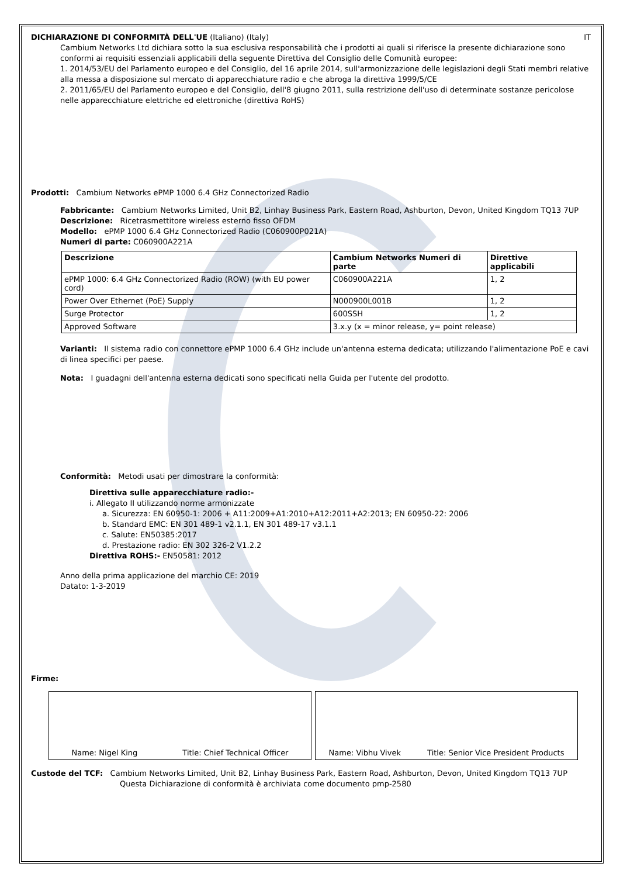DICHIARAZIONE DI CONFORMITÀ DELL'UE (Italiano) (Italy) IT
Cambium Networks Ltd dichiara sotto la sua esclusiva responsabilità che i prodotti ai quali si riferisce la presente dichiarazione sono conformi ai requisiti essenziali applicabili della seguente Direttiva del Consiglio delle Comunità europee:
1. 2014/53/EU del Parlamento europeo e del Consiglio, del 16 aprile 2014, sull'armonizzazione delle legislazioni degli Stati membri relative alla messa a disposizione sul mercato di apparecchiature radio e che abroga la direttiva 1999/5/CE
2. 2011/65/EU del Parlamento europeo e del Consiglio, dell'8 giugno 2011, sulla restrizione dell'uso di determinate sostanze pericolose nelle apparecchiature elettriche ed elettroniche (direttiva RoHS)
Prodotti: Cambium Networks ePMP 1000 6.4 GHz Connectorized Radio
Fabbricante: Cambium Networks Limited, Unit B2, Linhay Business Park, Eastern Road, Ashburton, Devon, United Kingdom TQ13 7UP
Descrizione: Ricetrasmettitore wireless esterno fisso OFDM
Modello: ePMP 1000 6.4 GHz Connectorized Radio (C060900P021A)
Numeri di parte: C060900A221A
| Descrizione | Cambium Networks Numeri di parte | Direttive applicabili |
| --- | --- | --- |
| ePMP 1000: 6.4 GHz Connectorized Radio (ROW) (with EU power cord) | C060900A221A | 1, 2 |
| Power Over Ethernet (PoE) Supply | N000900L001B | 1, 2 |
| Surge Protector | 600SSH | 1, 2 |
| Approved Software | 3.x.y (x = minor release, y= point release) | |
Varianti: Il sistema radio con connettore ePMP 1000 6.4 GHz include un'antenna esterna dedicata; utilizzando l'alimentazione PoE e cavi di linea specifici per paese.
Nota: I guadagni dell'antenna esterna dedicati sono specificati nella Guida per l'utente del prodotto.
Conformità: Metodi usati per dimostrare la conformità:
Direttiva sulle apparecchiature radio:-
i. Allegato II utilizzando norme armonizzate
a. Sicurezza: EN 60950-1: 2006 + A11:2009+A1:2010+A12:2011+A2:2013; EN 60950-22: 2006
b. Standard EMC: EN 301 489-1 v2.1.1, EN 301 489-17 v3.1.1
c. Salute: EN50385:2017
d. Prestazione radio: EN 302 326-2 V1.2.2
Direttiva ROHS:- EN50581: 2012
Anno della prima applicazione del marchio CE: 2019
Datato: 1-3-2019
Firme:
Name: Nigel King Title: Chief Technical Officer Name: Vibhu Vivek Title: Senior Vice President Products
Custode del TCF: Cambium Networks Limited, Unit B2, Linhay Business Park, Eastern Road, Ashburton, Devon, United Kingdom TQ13 7UP
Questa Dichiarazione di conformità è archiviata come documento pmp-2580